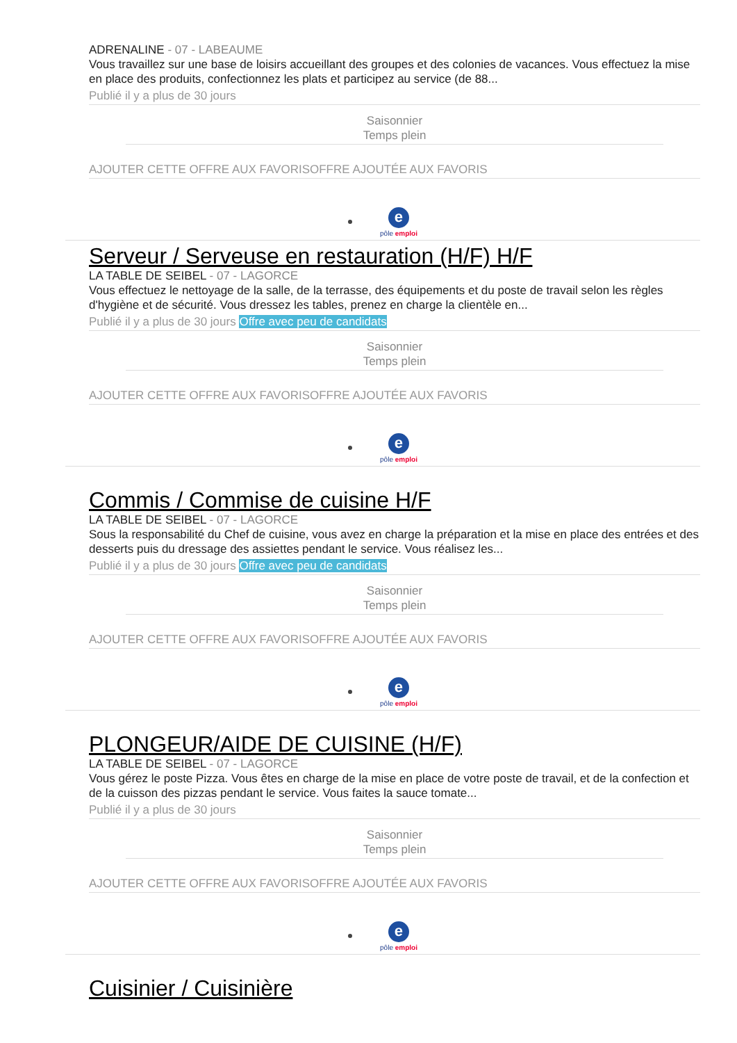ADRENALINE - 07 - LABEAUME
Vous travaillez sur une base de loisirs accueillant des groupes et des colonies de vacances. Vous effectuez la mise en place des produits, confectionnez les plats et participez au service (de 88...
Publié il y a plus de 30 jours
Saisonnier
Temps plein
AJOUTER CETTE OFFRE AUX FAVORISOFFRE AJOUTÉE AUX FAVORIS
epôle emploi
Serveur / Serveuse en restauration (H/F) H/F
LA TABLE DE SEIBEL - 07 - LAGORCE
Vous effectuez le nettoyage de la salle, de la terrasse, des équipements et du poste de travail selon les règles d'hygiène et de sécurité. Vous dressez les tables, prenez en charge la clientèle en...
Publié il y a plus de 30 jours Offre avec peu de candidats
Saisonnier
Temps plein
AJOUTER CETTE OFFRE AUX FAVORISOFFRE AJOUTÉE AUX FAVORIS
epôle emploi
Commis / Commise de cuisine H/F
LA TABLE DE SEIBEL - 07 - LAGORCE
Sous la responsabilité du Chef de cuisine, vous avez en charge la préparation et la mise en place des entrées et des desserts puis du dressage des assiettes pendant le service. Vous réalisez les...
Publié il y a plus de 30 jours Offre avec peu de candidats
Saisonnier
Temps plein
AJOUTER CETTE OFFRE AUX FAVORISOFFRE AJOUTÉE AUX FAVORIS
epôle emploi
PLONGEUR/AIDE DE CUISINE (H/F)
LA TABLE DE SEIBEL - 07 - LAGORCE
Vous gérez le poste Pizza. Vous êtes en charge de la mise en place de votre poste de travail, et de la confection et de la cuisson des pizzas pendant le service. Vous faites la sauce tomate...
Publié il y a plus de 30 jours
Saisonnier
Temps plein
AJOUTER CETTE OFFRE AUX FAVORISOFFRE AJOUTÉE AUX FAVORIS
epôle emploi
Cuisinier / Cuisinière